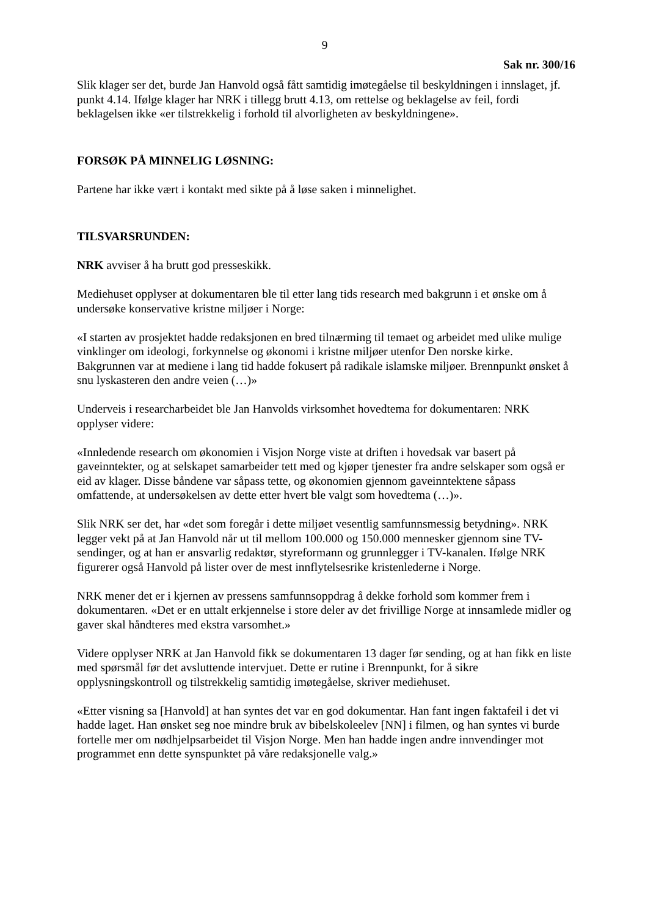9
Sak nr. 300/16
Slik klager ser det, burde Jan Hanvold også fått samtidig imøtegåelse til beskyldningen i innslaget, jf. punkt 4.14. Ifølge klager har NRK i tillegg brutt 4.13, om rettelse og beklagelse av feil, fordi beklagelsen ikke «er tilstrekkelig i forhold til alvorligheten av beskyldningene».
FORSØK PÅ MINNELIG LØSNING:
Partene har ikke vært i kontakt med sikte på å løse saken i minnelighet.
TILSVARSRUNDEN:
NRK avviser å ha brutt god presseskikk.
Mediehuset opplyser at dokumentaren ble til etter lang tids research med bakgrunn i et ønske om å undersøke konservative kristne miljøer i Norge:
«I starten av prosjektet hadde redaksjonen en bred tilnærming til temaet og arbeidet med ulike mulige vinklinger om ideologi, forkynnelse og økonomi i kristne miljøer utenfor Den norske kirke. Bakgrunnen var at mediene i lang tid hadde fokusert på radikale islamske miljøer. Brennpunkt ønsket å snu lyskasteren den andre veien (…)»
Underveis i researcharbeidet ble Jan Hanvolds virksomhet hovedtema for dokumentaren: NRK opplyser videre:
«Innledende research om økonomien i Visjon Norge viste at driften i hovedsak var basert på gaveinntekter, og at selskapet samarbeider tett med og kjøper tjenester fra andre selskaper som også er eid av klager. Disse båndene var såpass tette, og økonomien gjennom gaveinntektene såpass omfattende, at undersøkelsen av dette etter hvert ble valgt som hovedtema (…)».
Slik NRK ser det, har «det som foregår i dette miljøet vesentlig samfunnsmessig betydning». NRK legger vekt på at Jan Hanvold når ut til mellom 100.000 og 150.000 mennesker gjennom sine TV-sendinger, og at han er ansvarlig redaktør, styreformann og grunnlegger i TV-kanalen. Ifølge NRK figurerer også Hanvold på lister over de mest innflytelsesrike kristenlederne i Norge.
NRK mener det er i kjernen av pressens samfunnsoppdrag å dekke forhold som kommer frem i dokumentaren. «Det er en uttalt erkjennelse i store deler av det frivillige Norge at innsamlede midler og gaver skal håndteres med ekstra varsomhet.»
Videre opplyser NRK at Jan Hanvold fikk se dokumentaren 13 dager før sending, og at han fikk en liste med spørsmål før det avsluttende intervjuet. Dette er rutine i Brennpunkt, for å sikre opplysningskontroll og tilstrekkelig samtidig imøtegåelse, skriver mediehuset.
«Etter visning sa [Hanvold] at han syntes det var en god dokumentar. Han fant ingen faktafeil i det vi hadde laget. Han ønsket seg noe mindre bruk av bibelskoleelev [NN] i filmen, og han syntes vi burde fortelle mer om nødhjelpsarbeidet til Visjon Norge. Men han hadde ingen andre innvendinger mot programmet enn dette synspunktet på våre redaksjonelle valg.»